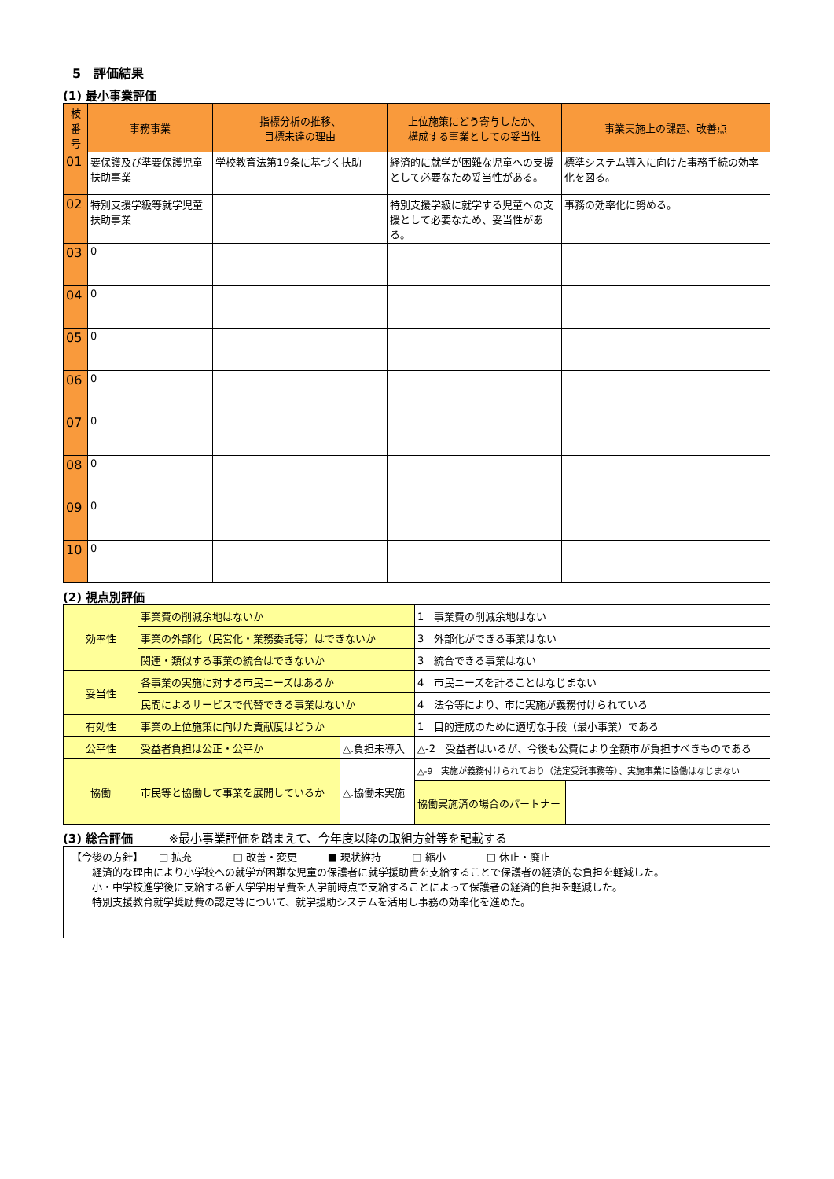5　評価結果
(1) 最小事業評価
| 枝番号 | 事務事業 | 指標分析の推移、 目標未達の理由 | 上位施策にどう寄与したか、 構成する事業としての妥当性 | 事業実施上の課題、改善点 |
| --- | --- | --- | --- | --- |
| 01 | 要保護及び準要保護児童扶助事業 | 学校教育法第19条に基づく扶助 | 経済的に就学が困難な児童への支援として必要なため妥当性がある。 | 標準システム導入に向けた事務手続の効率化を図る。 |
| 02 | 特別支援学級等就学児童扶助事業 | | 特別支援学級に就学する児童への支援として必要なため、妥当性がある。 | 事務の効率化に努める。 |
| 03 | 0 | | | |
| 04 | 0 | | | |
| 05 | 0 | | | |
| 06 | 0 | | | |
| 07 | 0 | | | |
| 08 | 0 | | | |
| 09 | 0 | | | |
| 10 | 0 | | | |
(2) 視点別評価
| 効率性 | 事業費の削減余地はないか | | 1 事業費の削減余地はない | |
| | 事業の外部化（民営化・業務委託等）はできないか | | 3 外部化ができる事業はない | |
| | 関連・類似する事業の統合はできないか | | 3 統合できる事業はない | |
| 妥当性 | 各事業の実施に対する市民ニーズはあるか | | 4 市民ニーズを計ることはなじまない | |
| | 民間によるサービスで代替できる事業はないか | | 4 法令等により、市に実施が義務付けられている | |
| 有効性 | 事業の上位施策に向けた貢献度はどうか | | 1 目的達成のために適切な手段（最小事業）である | |
| 公平性 | 受益者負担は公正・公平か | △.負担未導入 | △-2 受益者はいるが、今後も公費により全額市が負担すべきものである | |
| 協働 | 市民等と協働して事業を展開しているか | △.協働未実施 | △-9 実施が義務付けられており（法定受託事務等）、実施事業に協働はなじまない | |
| | | | 協働実施済の場合のパートナー | |
(3) 総合評価　　　※最小事業評価を踏まえて、今年度以降の取組方針等を記載する
| 【今後の方針】 □ 拡充 □ 改善・変更 ■ 現状維持 □ 縮小 □ 休止・廃止 経済的な理由により小学校への就学が困難な児童の保護者に就学援助費を支給することで保護者の経済的な負担を軽減した。 小・中学校進学後に支給する新入学学用品費を入学前時点で支給することによって保護者の経済的負担を軽減した。 特別支援教育就学奨励費の認定等について、就学援助システムを活用し事務の効率化を進めた。 |